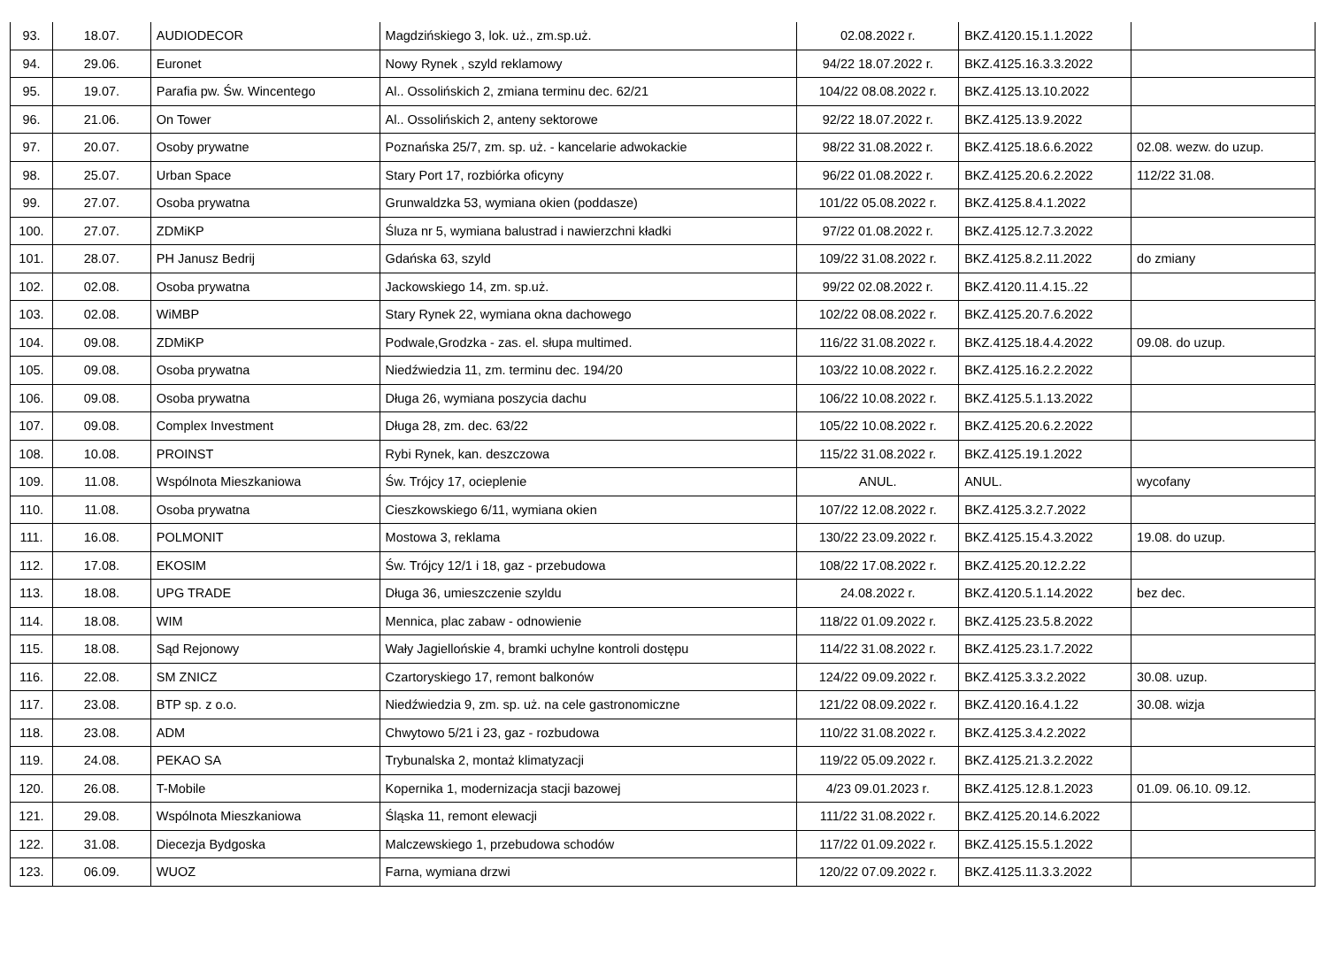| 93. | 18.07. | AUDIODECOR | Magdzińskiego 3, lok. uż., zm.sp.uż. | 02.08.2022 r. | BKZ.4120.15.1.1.2022 | |
| 94. | 29.06. | Euronet | Nowy Rynek , szyld reklamowy | 94/22 18.07.2022 r. | BKZ.4125.16.3.3.2022 | |
| 95. | 19.07. | Parafia pw. Św. Wincentego | Al.. Ossolińskich 2, zmiana terminu dec. 62/21 | 104/22 08.08.2022 r. | BKZ.4125.13.10.2022 | |
| 96. | 21.06. | On Tower | Al.. Ossolińskich 2, anteny sektorowe | 92/22 18.07.2022 r. | BKZ.4125.13.9.2022 | |
| 97. | 20.07. | Osoby prywatne | Poznańska 25/7, zm. sp. uż. - kancelarie adwokackie | 98/22 31.08.2022 r. | BKZ.4125.18.6.6.2022 | 02.08. wezw. do uzup. |
| 98. | 25.07. | Urban Space | Stary Port 17, rozbiórka oficyny | 96/22 01.08.2022 r. | BKZ.4125.20.6.2.2022 | 112/22 31.08. |
| 99. | 27.07. | Osoba prywatna | Grunwaldzka 53, wymiana okien (poddasze) | 101/22 05.08.2022 r. | BKZ.4125.8.4.1.2022 | |
| 100. | 27.07. | ZDMiKP | Śluza nr 5, wymiana balustrad i nawierzchni kładki | 97/22 01.08.2022 r. | BKZ.4125.12.7.3.2022 | |
| 101. | 28.07. | PH Janusz Bedrij | Gdańska 63, szyld | 109/22 31.08.2022 r. | BKZ.4125.8.2.11.2022 | do zmiany |
| 102. | 02.08. | Osoba prywatna | Jackowskiego 14, zm. sp.uż. | 99/22 02.08.2022 r. | BKZ.4120.11.4.15..22 | |
| 103. | 02.08. | WiMBP | Stary Rynek 22, wymiana okna dachowego | 102/22 08.08.2022 r. | BKZ.4125.20.7.6.2022 | |
| 104. | 09.08. | ZDMiKP | Podwale,Grodzka - zas. el. słupa multimed. | 116/22 31.08.2022 r. | BKZ.4125.18.4.4.2022 | 09.08. do uzup. |
| 105. | 09.08. | Osoba prywatna | Niedźwiedzia 11, zm. terminu dec. 194/20 | 103/22 10.08.2022 r. | BKZ.4125.16.2.2.2022 | |
| 106. | 09.08. | Osoba prywatna | Długa 26, wymiana poszycia dachu | 106/22 10.08.2022 r. | BKZ.4125.5.1.13.2022 | |
| 107. | 09.08. | Complex Investment | Długa 28, zm. dec. 63/22 | 105/22 10.08.2022 r. | BKZ.4125.20.6.2.2022 | |
| 108. | 10.08. | PROINST | Rybi Rynek, kan. deszczowa | 115/22 31.08.2022 r. | BKZ.4125.19.1.2022 | |
| 109. | 11.08. | Wspólnota Mieszkaniowa | Św. Trójcy 17, ocieplenie | ANUL. | ANUL. | wycofany |
| 110. | 11.08. | Osoba prywatna | Cieszkowskiego 6/11, wymiana okien | 107/22 12.08.2022 r. | BKZ.4125.3.2.7.2022 | |
| 111. | 16.08. | POLMONIT | Mostowa 3, reklama | 130/22 23.09.2022 r. | BKZ.4125.15.4.3.2022 | 19.08. do uzup. |
| 112. | 17.08. | EKOSIM | Św. Trójcy 12/1 i 18, gaz - przebudowa | 108/22 17.08.2022 r. | BKZ.4125.20.12.2.22 | |
| 113. | 18.08. | UPG TRADE | Długa 36, umieszczenie szyldu | 24.08.2022 r. | BKZ.4120.5.1.14.2022 | bez dec. |
| 114. | 18.08. | WIM | Mennica, plac zabaw - odnowienie | 118/22 01.09.2022 r. | BKZ.4125.23.5.8.2022 | |
| 115. | 18.08. | Sąd Rejonowy | Wały Jagiellońskie 4, bramki uchylne kontroli dostępu | 114/22 31.08.2022 r. | BKZ.4125.23.1.7.2022 | |
| 116. | 22.08. | SM ZNICZ | Czartoryskiego 17, remont balkonów | 124/22 09.09.2022 r. | BKZ.4125.3.3.2.2022 | 30.08. uzup. |
| 117. | 23.08. | BTP sp. z o.o. | Niedźwiedzia 9, zm. sp. uż. na cele gastronomiczne | 121/22 08.09.2022 r. | BKZ.4120.16.4.1.22 | 30.08. wizja |
| 118. | 23.08. | ADM | Chwytowo 5/21 i 23, gaz - rozbudowa | 110/22 31.08.2022 r. | BKZ.4125.3.4.2.2022 | |
| 119. | 24.08. | PEKAO SA | Trybunalska 2, montaż klimatyzacji | 119/22 05.09.2022 r. | BKZ.4125.21.3.2.2022 | |
| 120. | 26.08. | T-Mobile | Kopernika 1, modernizacja stacji bazowej | 4/23 09.01.2023 r. | BKZ.4125.12.8.1.2023 | 01.09. 06.10. 09.12. |
| 121. | 29.08. | Wspólnota Mieszkaniowa | Śląska 11, remont elewacji | 111/22 31.08.2022 r. | BKZ.4125.20.14.6.2022 | |
| 122. | 31.08. | Diecezja Bydgoska | Malczewskiego 1, przebudowa schodów | 117/22 01.09.2022 r. | BKZ.4125.15.5.1.2022 | |
| 123. | 06.09. | WUOZ | Farna, wymiana drzwi | 120/22 07.09.2022 r. | BKZ.4125.11.3.3.2022 | |